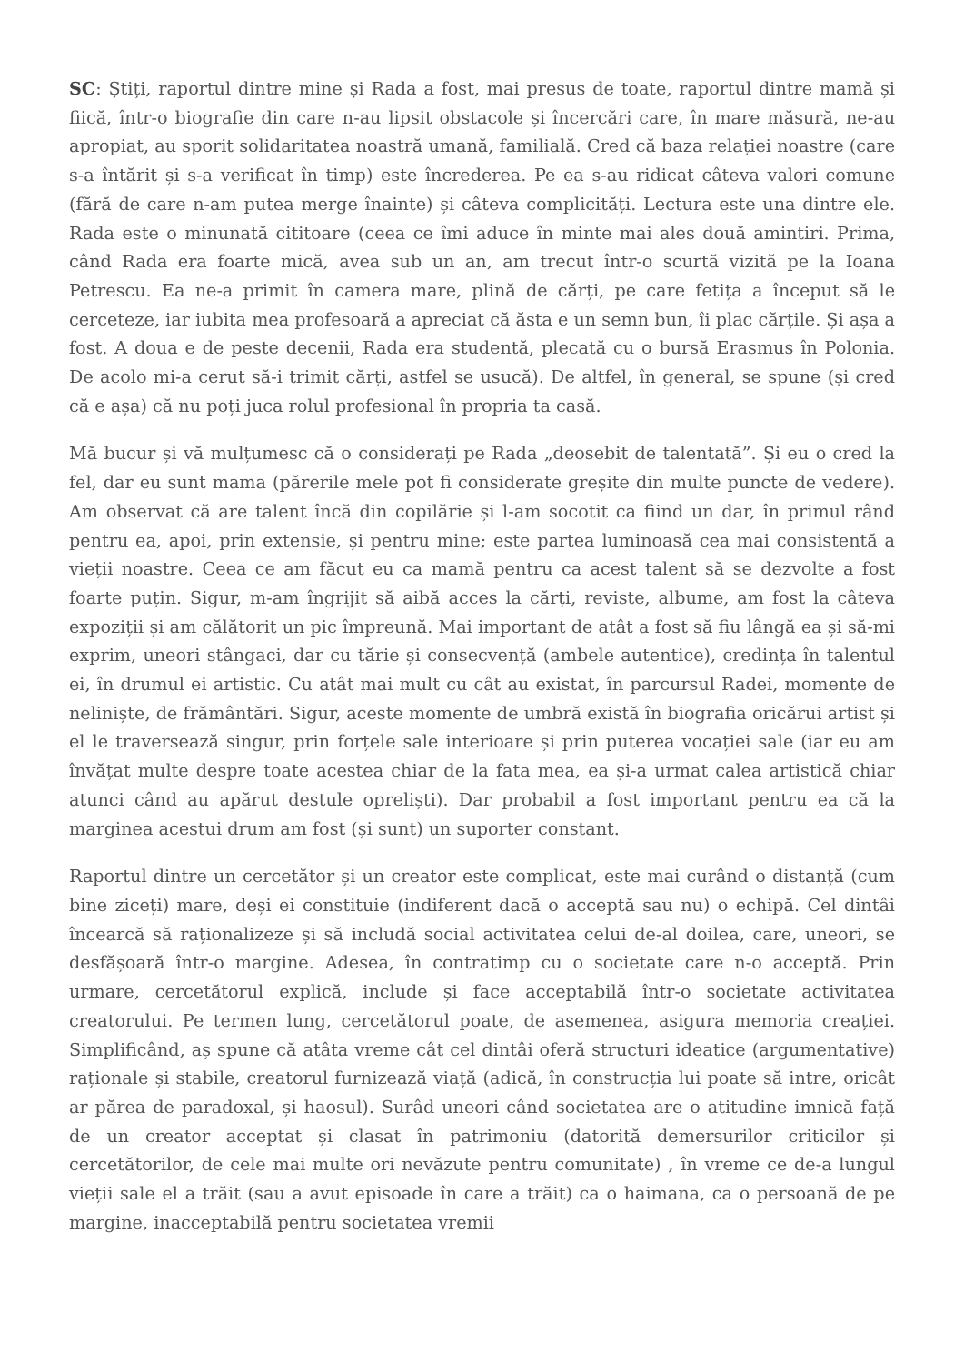SC: Știți, raportul dintre mine și Rada a fost, mai presus de toate, raportul dintre mamă și fiică, într-o biografie din care n-au lipsit obstacole și încercări care, în mare măsură, ne-au apropiat, au sporit solidaritatea noastră umană, familială. Cred că baza relației noastre (care s-a întărit și s-a verificat în timp) este încrederea. Pe ea s-au ridicat câteva valori comune (fără de care n-am putea merge înainte) și câteva complicități. Lectura este una dintre ele. Rada este o minunată cititoare (ceea ce îmi aduce în minte mai ales două amintiri. Prima, când Rada era foarte mică, avea sub un an, am trecut într-o scurtă vizită pe la Ioana Petrescu. Ea ne-a primit în camera mare, plină de cărți, pe care fetița a început să le cerceteze, iar iubita mea profesoară a apreciat că ăsta e un semn bun, îi plac cărțile. Și așa a fost. A doua e de peste decenii, Rada era studentă, plecată cu o bursă Erasmus în Polonia. De acolo mi-a cerut să-i trimit cărți, astfel se usucă). De altfel, în general, se spune (și cred că e așa) că nu poți juca rolul profesional în propria ta casă.
Mă bucur și vă mulțumesc că o considerați pe Rada „deosebit de talentată”. Și eu o cred la fel, dar eu sunt mama (părerile mele pot fi considerate greșite din multe puncte de vedere). Am observat că are talent încă din copilărie și l-am socotit ca fiind un dar, în primul rând pentru ea, apoi, prin extensie, și pentru mine; este partea luminoasă cea mai consistentă a vieții noastre. Ceea ce am făcut eu ca mamă pentru ca acest talent să se dezvolte a fost foarte puțin. Sigur, m-am îngrijit să aibă acces la cărți, reviste, albume, am fost la câteva expoziții și am călătorit un pic împreună. Mai important de atât a fost să fiu lângă ea și să-mi exprim, uneori stângaci, dar cu tărie și consecvență (ambele autentice), credința în talentul ei, în drumul ei artistic. Cu atât mai mult cu cât au existat, în parcursul Radei, momente de neliniște, de frământări. Sigur, aceste momente de umbră există în biografia oricărui artist și el le traversează singur, prin forțele sale interioare și prin puterea vocației sale (iar eu am învățat multe despre toate acestea chiar de la fata mea, ea și-a urmat calea artistică chiar atunci când au apărut destule opreliști). Dar probabil a fost important pentru ea că la marginea acestui drum am fost (și sunt) un suporter constant.
Raportul dintre un cercetător și un creator este complicat, este mai curând o distanță (cum bine ziceți) mare, deși ei constituie (indiferent dacă o acceptă sau nu) o echipă. Cel dintâi încearcă să raționalizeze și să includă social activitatea celui de-al doilea, care, uneori, se desfășoară într-o margine. Adesea, în contratimp cu o societate care n-o acceptă. Prin urmare, cercetătorul explică, include și face acceptabilă într-o societate activitatea creatorului. Pe termen lung, cercetătorul poate, de asemenea, asigura memoria creației. Simplificând, aș spune că atâta vreme cât cel dintâi oferă structuri ideatice (argumentative) raționale și stabile, creatorul furnizează viață (adică, în construcția lui poate să intre, oricât ar părea de paradoxal, și haosul). Surâd uneori când societatea are o atitudine imnică față de un creator acceptat și clasat în patrimoniu (datorită demersurilor criticilor și cercetătorilor, de cele mai multe ori nevăzute pentru comunitate) , în vreme ce de-a lungul vieții sale el a trăit (sau a avut episoade în care a trăit) ca o haimana, ca o persoană de pe margine, inacceptabilă pentru societatea vremii